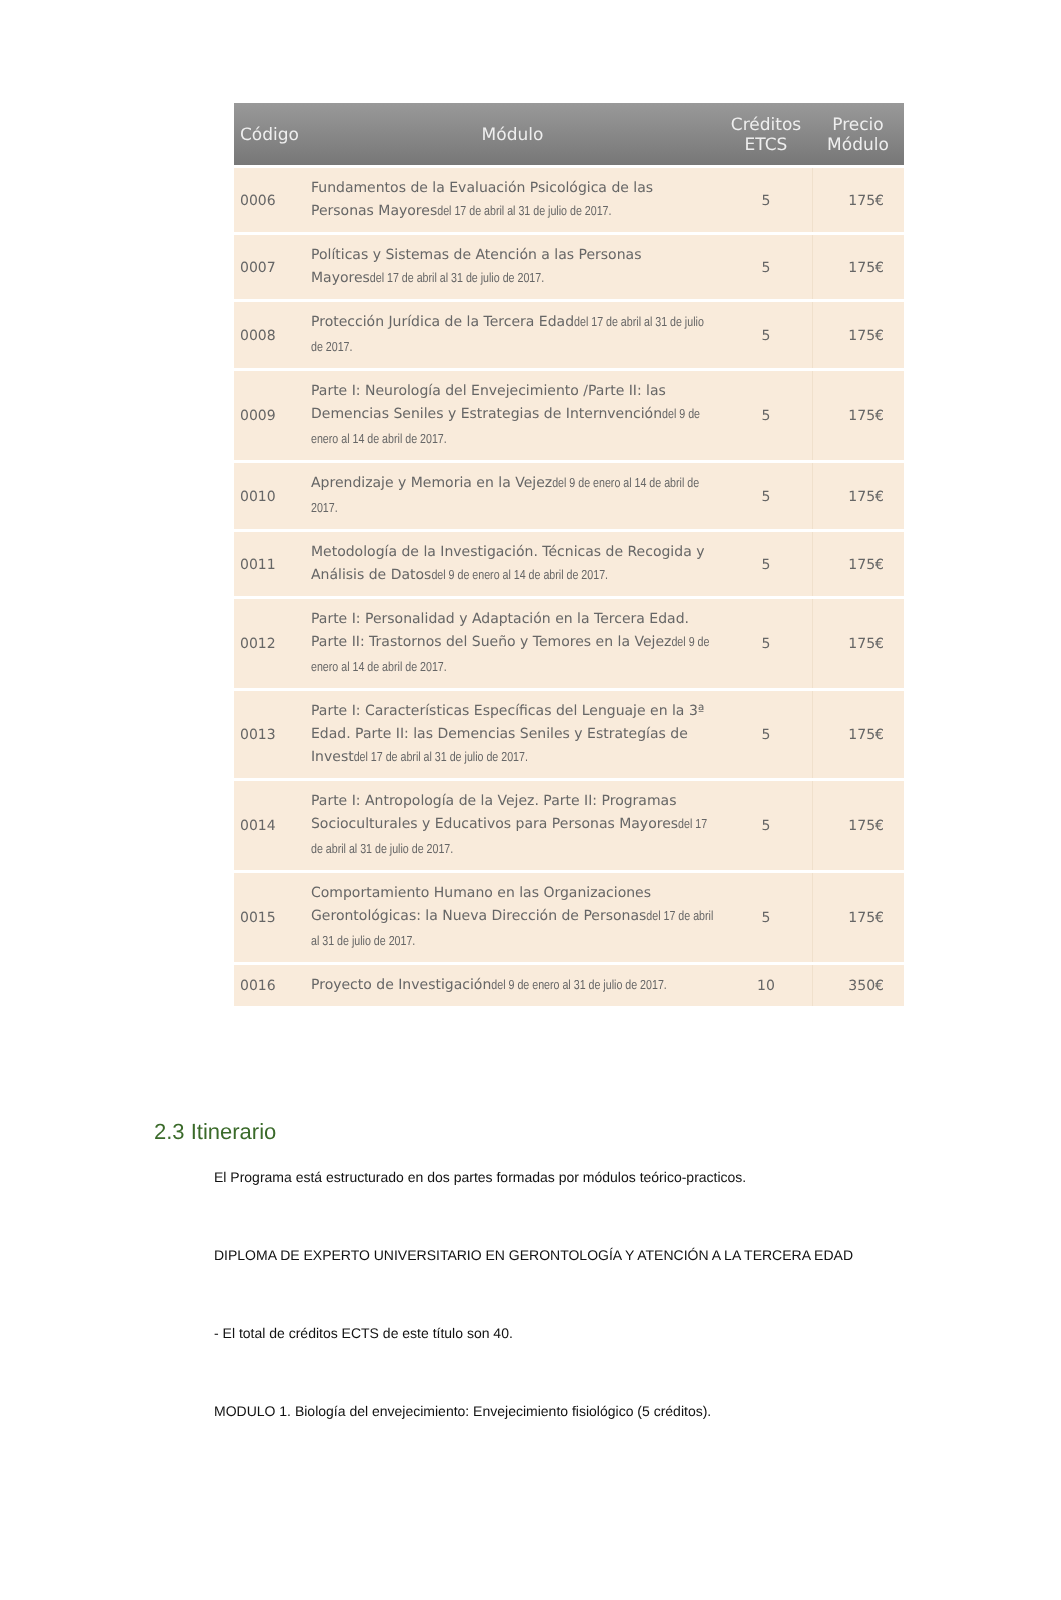| Código | Módulo | Créditos ETCS | Precio Módulo |
| --- | --- | --- | --- |
| 0006 | Fundamentos de la Evaluación Psicológica de las Personas Mayores del 17 de abril al 31 de julio de 2017. | 5 | 175€ |
| 0007 | Políticas y Sistemas de Atención a las Personas Mayores del 17 de abril al 31 de julio de 2017. | 5 | 175€ |
| 0008 | Protección Jurídica de la Tercera Edad del 17 de abril al 31 de julio de 2017. | 5 | 175€ |
| 0009 | Parte I: Neurología del Envejecimiento /Parte II: las Demencias Seniles y Estrategias de Internvención del 9 de enero al 14 de abril de 2017. | 5 | 175€ |
| 0010 | Aprendizaje y Memoria en la Vejez del 9 de enero al 14 de abril de 2017. | 5 | 175€ |
| 0011 | Metodología de la Investigación. Técnicas de Recogida y Análisis de Datos del 9 de enero al 14 de abril de 2017. | 5 | 175€ |
| 0012 | Parte I: Personalidad y Adaptación en la Tercera Edad. Parte II: Trastornos del Sueño y Temores en la Vejez del 9 de enero al 14 de abril de 2017. | 5 | 175€ |
| 0013 | Parte I: Características Específicas del Lenguaje en la 3ª Edad. Parte II: las Demencias Seniles y Estrategías de Invest del 17 de abril al 31 de julio de 2017. | 5 | 175€ |
| 0014 | Parte I: Antropología de la Vejez. Parte II: Programas Socioculturales y Educativos para Personas Mayores del 17 de abril al 31 de julio de 2017. | 5 | 175€ |
| 0015 | Comportamiento Humano en las Organizaciones Gerontológicas: la Nueva Dirección de Personas del 17 de abril al 31 de julio de 2017. | 5 | 175€ |
| 0016 | Proyecto de Investigación del 9 de enero al 31 de julio de 2017. | 10 | 350€ |
2.3 Itinerario
El Programa está estructurado en dos partes formadas por módulos teórico-practicos.
DIPLOMA DE EXPERTO UNIVERSITARIO EN GERONTOLOGÍA Y ATENCIÓN A LA TERCERA EDAD
- El total de créditos ECTS de este título son 40.
MODULO 1. Biología del envejecimiento: Envejecimiento fisiológico (5 créditos).